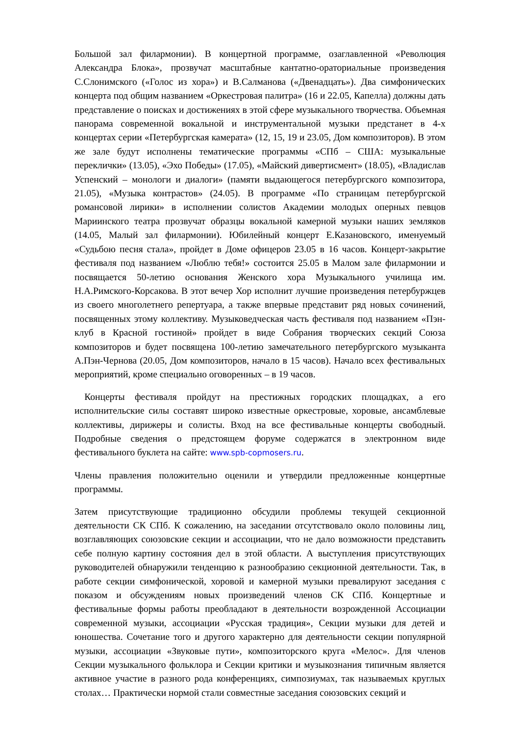Большой зал филармонии). В концертной программе, озаглавленной «Революция Александра Блока», прозвучат масштабные кантатно-ораториальные произведения С.Слонимского («Голос из хора») и В.Салманова («Двенадцать»). Два симфонических концерта под общим названием «Оркестровая палитра» (16 и 22.05, Капелла) должны дать представление о поисках и достижениях в этой сфере музыкального творчества. Объемная панорама современной вокальной и инструментальной музыки предстанет в 4-х концертах серии «Петербургская камерата» (12, 15, 19 и 23.05, Дом композиторов). В этом же зале будут исполнены тематические программы «СПб – США: музыкальные переклички» (13.05), «Эхо Победы» (17.05), «Майский дивертисмент» (18.05), «Владислав Успенский – монологи и диалоги» (памяти выдающегося петербургского композитора, 21.05), «Музыка контрастов» (24.05). В программе «По страницам петербургской романсовой лирики» в исполнении солистов Академии молодых оперных певцов Мариинского театра прозвучат образцы вокальной камерной музыки наших земляков (14.05, Малый зал филармонии). Юбилейный концерт Е.Казановского, именуемый «Судьбою песня стала», пройдет в Доме офицеров 23.05 в 16 часов. Концерт-закрытие фестиваля под названием «Люблю тебя!» состоится 25.05 в Малом зале филармонии и посвящается 50-летию основания Женского хора Музыкального училища им. Н.А.Римского-Корсакова. В этот вечер Хор исполнит лучшие произведения петербуржцев из своего многолетнего репертуара, а также впервые представит ряд новых сочинений, посвященных этому коллективу. Музыковедческая часть фестиваля под названием «Пэн-клуб в Красной гостиной» пройдет в виде Собрания творческих секций Союза композиторов и будет посвящена 100-летию замечательного петербургского музыканта А.Пэн-Чернова (20.05, Дом композиторов, начало в 15 часов). Начало всех фестивальных мероприятий, кроме специально оговоренных – в 19 часов.
Концерты фестиваля пройдут на престижных городских площадках, а его исполнительские силы составят широко известные оркестровые, хоровые, ансамблевые коллективы, дирижеры и солисты. Вход на все фестивальные концерты свободный. Подробные сведения о предстоящем форуме содержатся в электронном виде фестивального буклета на сайте: www.spb-copmosers.ru.
Члены правления положительно оценили и утвердили предложенные концертные программы.
Затем присутствующие традиционно обсудили проблемы текущей секционной деятельности СК СПб. К сожалению, на заседании отсутствовало около половины лиц, возглавляющих союзовские секции и ассоциации, что не дало возможности представить себе полную картину состояния дел в этой области. А выступления присутствующих руководителей обнаружили тенденцию к разнообразию секционной деятельности. Так, в работе секции симфонической, хоровой и камерной музыки превалируют заседания с показом и обсуждениям новых произведений членов СК СПб. Концертные и фестивальные формы работы преобладают в деятельности возрожденной Ассоциации современной музыки, ассоциации «Русская традиция», Секции музыки для детей и юношества. Сочетание того и другого характерно для деятельности секции популярной музыки, ассоциации «Звуковые пути», композиторского круга «Мелос». Для членов Секции музыкального фольклора и Секции критики и музыкознания типичным является активное участие в разного рода конференциях, симпозиумах, так называемых круглых столах… Практически нормой стали совместные заседания союзовских секций и